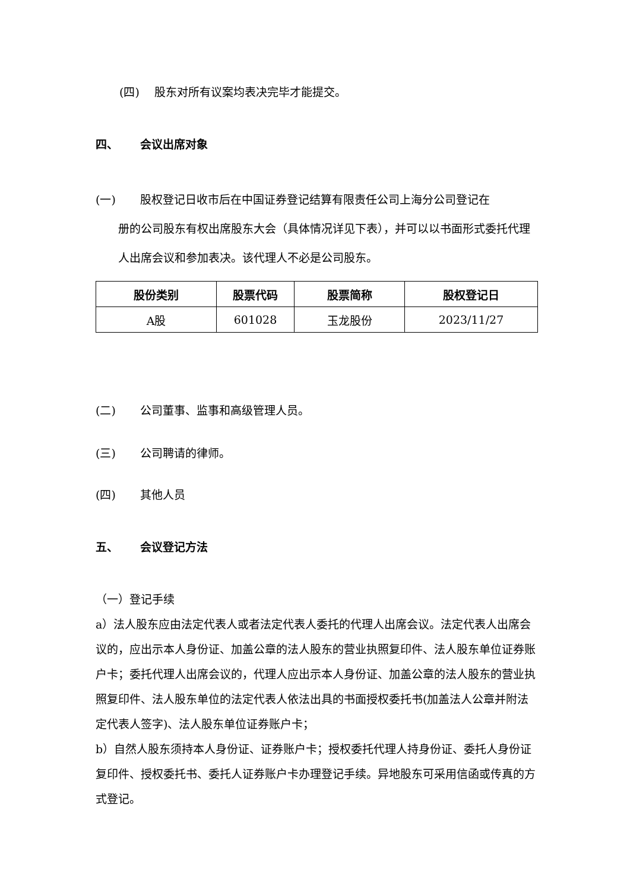(四)　 股东对所有议案均表决完毕才能提交。
四、 会议出席对象
(一) 股权登记日收市后在中国证券登记结算有限责任公司上海分公司登记在
册的公司股东有权出席股东大会（具体情况详见下表），并可以以书面形式委托代理人出席会议和参加表决。该代理人不必是公司股东。
| 股份类别 | 股票代码 | 股票简称 | 股权登记日 |
| --- | --- | --- | --- |
| A股 | 601028 | 玉龙股份 | 2023/11/27 |
(二) 公司董事、监事和高级管理人员。
(三) 公司聘请的律师。
(四) 其他人员
五、 会议登记方法
（一）登记手续
a）法人股东应由法定代表人或者法定代表人委托的代理人出席会议。法定代表人出席会议的，应出示本人身份证、加盖公章的法人股东的营业执照复印件、法人股东单位证券账户卡；委托代理人出席会议的，代理人应出示本人身份证、加盖公章的法人股东的营业执照复印件、法人股东单位的法定代表人依法出具的书面授权委托书(加盖法人公章并附法定代表人签字)、法人股东单位证券账户卡；
b）自然人股东须持本人身份证、证券账户卡；授权委托代理人持身份证、委托人身份证复印件、授权委托书、委托人证券账户卡办理登记手续。异地股东可采用信函或传真的方式登记。